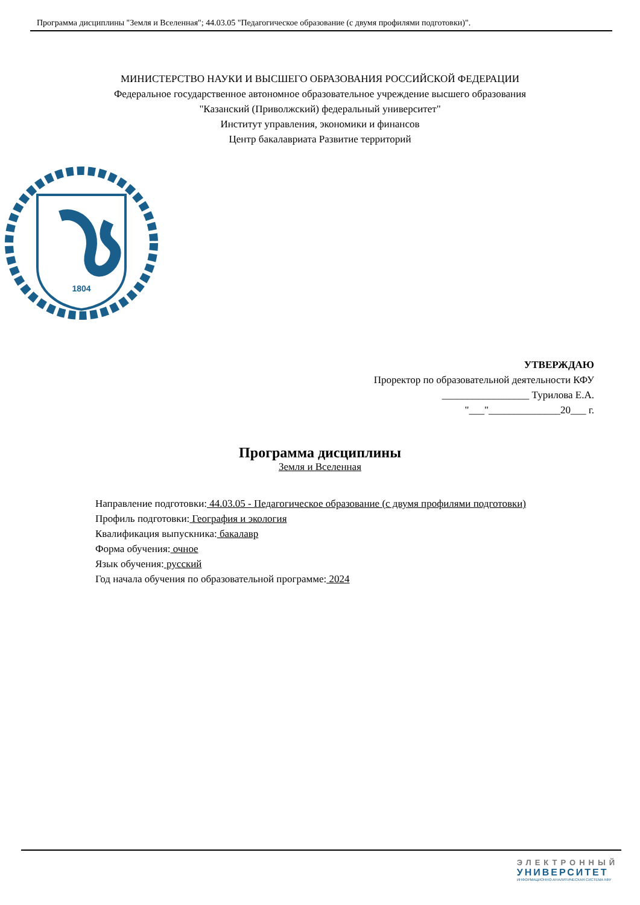Программа дисциплины "Земля и Вселенная"; 44.03.05 "Педагогическое образование (с двумя профилями подготовки)".
МИНИСТЕРСТВО НАУКИ И ВЫСШЕГО ОБРАЗОВАНИЯ РОССИЙСКОЙ ФЕДЕРАЦИИ
Федеральное государственное автономное образовательное учреждение высшего образования
"Казанский (Приволжский) федеральный университет"
Институт управления, экономики и финансов
Центр бакалавриата Развитие территорий
1804
УТВЕРЖДАЮ
Проректор по образовательной деятельности КФУ
_________________ Турилова Е.А.
"___"______________20___ г.
Программа дисциплины
Земля и Вселенная
Направление подготовки: 44.03.05 - Педагогическое образование (с двумя профилями подготовки)
Профиль подготовки: География и экология
Квалификация выпускника: бакалавр
Форма обучения: очное
Язык обучения: русский
Год начала обучения по образовательной программе: 2024
ЭЛЕКТРОННЫЙ
УНИВЕРСИТЕТ
ИНФОРМАЦИОННО-АНАЛИТИЧЕСКАЯ СИСТЕМА КФУ